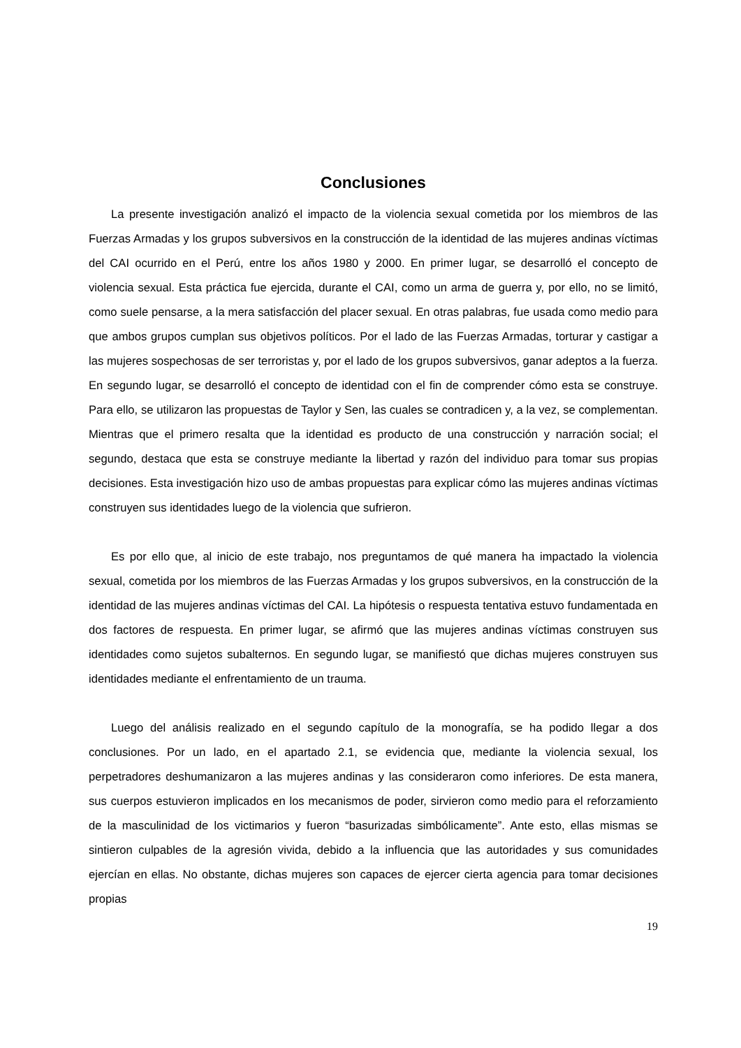Conclusiones
La presente investigación analizó el impacto de la violencia sexual cometida por los miembros de las Fuerzas Armadas y los grupos subversivos en la construcción de la identidad de las mujeres andinas víctimas del CAI ocurrido en el Perú, entre los años 1980 y 2000. En primer lugar, se desarrolló el concepto de violencia sexual. Esta práctica fue ejercida, durante el CAI, como un arma de guerra y, por ello, no se limitó, como suele pensarse, a la mera satisfacción del placer sexual. En otras palabras, fue usada como medio para que ambos grupos cumplan sus objetivos políticos. Por el lado de las Fuerzas Armadas, torturar y castigar a las mujeres sospechosas de ser terroristas y, por el lado de los grupos subversivos, ganar adeptos a la fuerza. En segundo lugar, se desarrolló el concepto de identidad con el fin de comprender cómo esta se construye. Para ello, se utilizaron las propuestas de Taylor y Sen, las cuales se contradicen y, a la vez, se complementan. Mientras que el primero resalta que la identidad es producto de una construcción y narración social; el segundo, destaca que esta se construye mediante la libertad y razón del individuo para tomar sus propias decisiones. Esta investigación hizo uso de ambas propuestas para explicar cómo las mujeres andinas víctimas construyen sus identidades luego de la violencia que sufrieron.
Es por ello que, al inicio de este trabajo, nos preguntamos de qué manera ha impactado la violencia sexual, cometida por los miembros de las Fuerzas Armadas y los grupos subversivos, en la construcción de la identidad de las mujeres andinas víctimas del CAI. La hipótesis o respuesta tentativa estuvo fundamentada en dos factores de respuesta. En primer lugar, se afirmó que las mujeres andinas víctimas construyen sus identidades como sujetos subalternos. En segundo lugar, se manifiestó que dichas mujeres construyen sus identidades mediante el enfrentamiento de un trauma.
Luego del análisis realizado en el segundo capítulo de la monografía, se ha podido llegar a dos conclusiones. Por un lado, en el apartado 2.1, se evidencia que, mediante la violencia sexual, los perpetradores deshumanizaron a las mujeres andinas y las consideraron como inferiores. De esta manera, sus cuerpos estuvieron implicados en los mecanismos de poder, sirvieron como medio para el reforzamiento de la masculinidad de los victimarios y fueron “basurizadas simbólicamente”. Ante esto, ellas mismas se sintieron culpables de la agresión vivida, debido a la influencia que las autoridades y sus comunidades ejercían en ellas. No obstante, dichas mujeres son capaces de ejercer cierta agencia para tomar decisiones propias
19